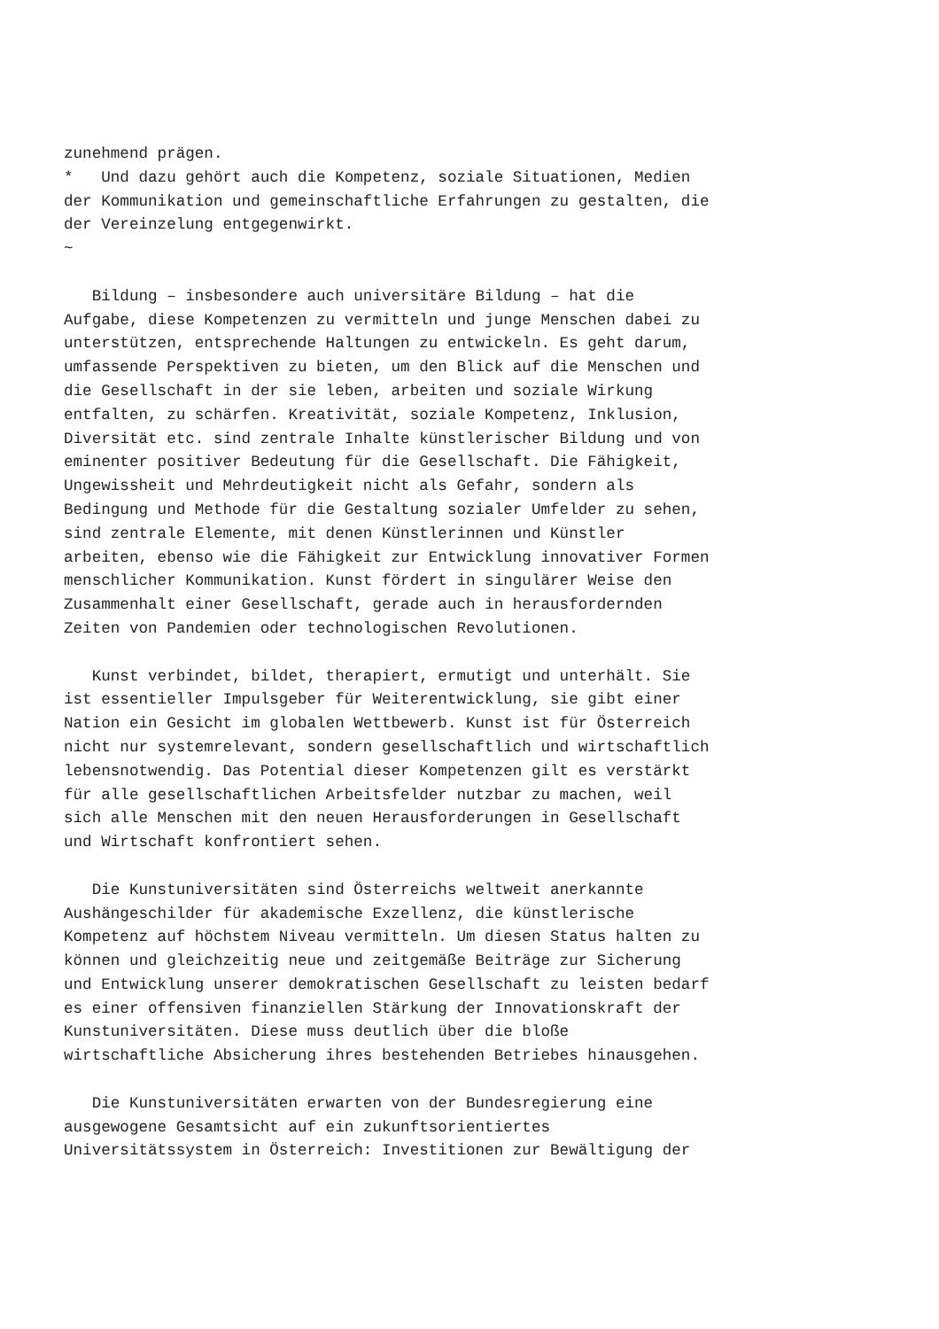zunehmend prägen.
*   Und dazu gehört auch die Kompetenz, soziale Situationen, Medien
der Kommunikation und gemeinschaftliche Erfahrungen zu gestalten, die
der Vereinzelung entgegenwirkt.
~

   Bildung – insbesondere auch universitäre Bildung – hat die
Aufgabe, diese Kompetenzen zu vermitteln und junge Menschen dabei zu
unterstützen, entsprechende Haltungen zu entwickeln. Es geht darum,
umfassende Perspektiven zu bieten, um den Blick auf die Menschen und
die Gesellschaft in der sie leben, arbeiten und soziale Wirkung
entfalten, zu schärfen. Kreativität, soziale Kompetenz, Inklusion,
Diversität etc. sind zentrale Inhalte künstlerischer Bildung und von
eminenter positiver Bedeutung für die Gesellschaft. Die Fähigkeit,
Ungewissheit und Mehrdeutigkeit nicht als Gefahr, sondern als
Bedingung und Methode für die Gestaltung sozialer Umfelder zu sehen,
sind zentrale Elemente, mit denen Künstlerinnen und Künstler
arbeiten, ebenso wie die Fähigkeit zur Entwicklung innovativer Formen
menschlicher Kommunikation. Kunst fördert in singulärer Weise den
Zusammenhalt einer Gesellschaft, gerade auch in herausfordernden
Zeiten von Pandemien oder technologischen Revolutionen.

   Kunst verbindet, bildet, therapiert, ermutigt und unterhält. Sie
ist essentieller Impulsgeber für Weiterentwicklung, sie gibt einer
Nation ein Gesicht im globalen Wettbewerb. Kunst ist für Österreich
nicht nur systemrelevant, sondern gesellschaftlich und wirtschaftlich
lebensnotwendig. Das Potential dieser Kompetenzen gilt es verstärkt
für alle gesellschaftlichen Arbeitsfelder nutzbar zu machen, weil
sich alle Menschen mit den neuen Herausforderungen in Gesellschaft
und Wirtschaft konfrontiert sehen.

   Die Kunstuniversitäten sind Österreichs weltweit anerkannte
Aushängeschilder für akademische Exzellenz, die künstlerische
Kompetenz auf höchstem Niveau vermitteln. Um diesen Status halten zu
können und gleichzeitig neue und zeitgemäße Beiträge zur Sicherung
und Entwicklung unserer demokratischen Gesellschaft zu leisten bedarf
es einer offensiven finanziellen Stärkung der Innovationskraft der
Kunstuniversitäten. Diese muss deutlich über die bloße
wirtschaftliche Absicherung ihres bestehenden Betriebes hinausgehen.

   Die Kunstuniversitäten erwarten von der Bundesregierung eine
ausgewogene Gesamtsicht auf ein zukunftsorientiertes
Universitätssystem in Österreich: Investitionen zur Bewältigung der